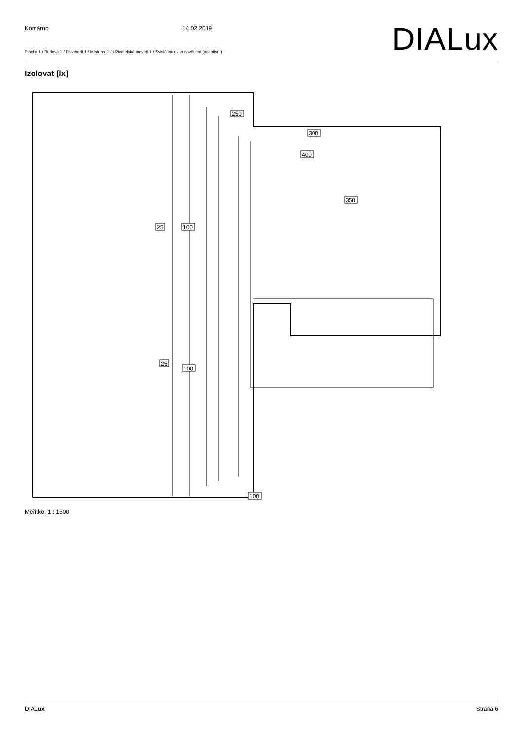Komárno 14.02.2019
Plocha 1 / Budova 1 / Poschodí 1 / Místnost 1 / Uživatelská úroveň 1 / Svislá intenzita osvětlení (adaptivní)
DIALux
Izolovat [lx]
25
100
25
100
250
300
400
350
100
Měřítko: 1 : 1500
DIALux Strana 6